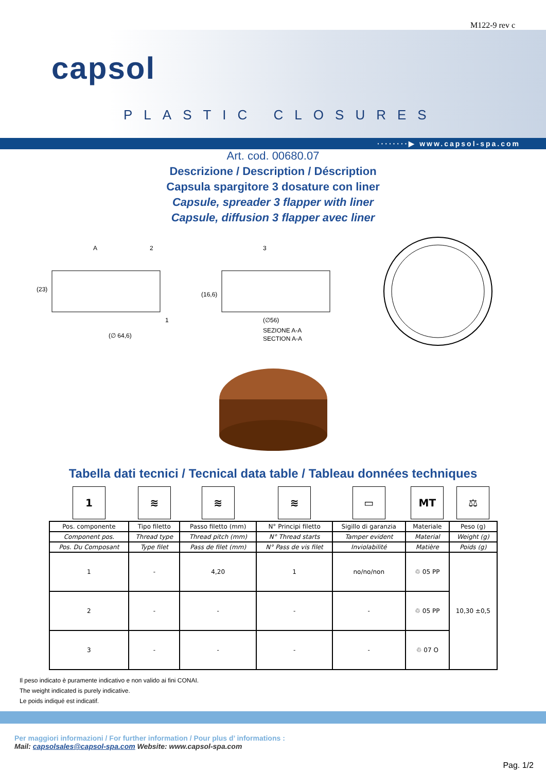M122-9 rev c
capsol
PLASTIC CLOSURES
········▶ www.capsol-spa.com
Art. cod. 00680.07
Descrizione / Description / Déscription
Capsula spargitore 3 dosature con liner
Capsule, spreader 3 flapper with liner
Capsule, diffusion 3 flapper avec liner
(∅ 64,6)
(23)
A
2
1
(∅56)
(16,6)
3
SEZIONE A-A
SECTION A-A
Tabella dati tecnici / Tecnical data table / Tableau données techniques
| 1 | ≋ | ≋ | ≋ | ▭ | MT | ⚖ |
| Pos. componente | Tipo filetto | Passo filetto (mm) | N° Principi filetto | Sigillo di garanzia | Materiale | Peso (g) |
| Component pos. | Thread type | Thread pitch (mm) | N° Thread starts | Tamper evident | Material | Weight (g) |
| Pos. Du Composant | Type filet | Pass de filet (mm) | N° Pass de vis filet | Inviolabilité | Matière | Poids (g) |
| 1 | - | 4,20 | 1 | no/no/non | ♲ 05 PP | 10,30 ±0,5 |
| 2 | - | - | - | - | ♲ 05 PP | |
| 3 | - | - | - | - | ♲ 07 O | |
Il peso indicato è puramente indicativo e non valido ai fini CONAI.
The weight indicated is purely indicative.
Le poids indiqué est indicatif.
Per maggiori informazioni / For further information / Pour plus d’ informations :
Mail: capsolsales@capsol-spa.com Website: www.capsol-spa.com
Pag. 1/2